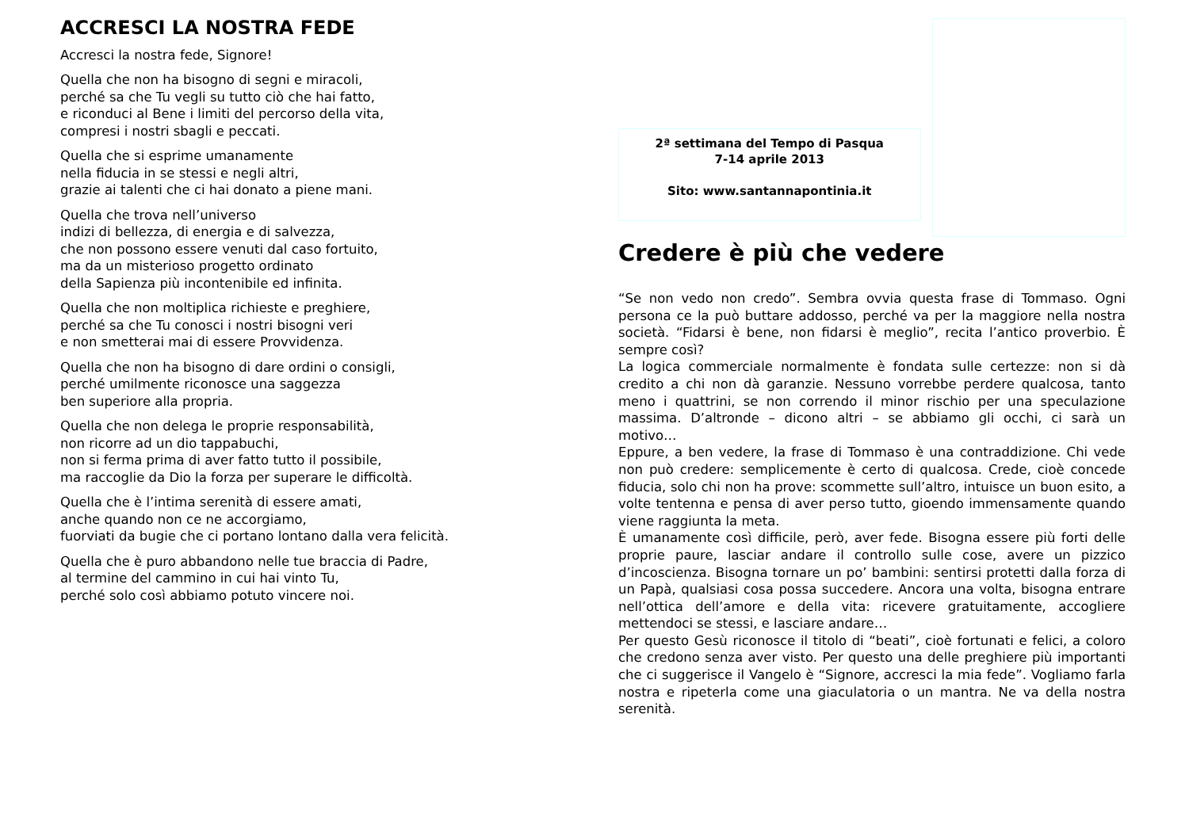ACCRESCI LA NOSTRA FEDE
Accresci la nostra fede, Signore!
Quella che non ha bisogno di segni e miracoli,
perché sa che Tu vegli su tutto ciò che hai fatto,
e riconduci al Bene i limiti del percorso della vita,
compresi i nostri sbagli e peccati.
Quella che si esprime umanamente
nella fiducia in se stessi e negli altri,
grazie ai talenti che ci hai donato a piene mani.
Quella che trova nell’universo
indizi di bellezza, di energia e di salvezza,
che non possono essere venuti dal caso fortuito,
ma da un misterioso progetto ordinato
della Sapienza più incontenibile ed infinita.
Quella che non moltiplica richieste e preghiere,
perché sa che Tu conosci i nostri bisogni veri
e non smetterai mai di essere Provvidenza.
Quella che non ha bisogno di dare ordini o consigli,
perché umilmente riconosce una saggezza
ben superiore alla propria.
Quella che non delega le proprie responsabilità,
non ricorre ad un dio tappabuchi,
non si ferma prima di aver fatto tutto il possibile,
ma raccoglie da Dio la forza per superare le difficoltà.
Quella che è l’intima serenità di essere amati,
anche quando non ce ne accorgiamo,
fuorviati da bugie che ci portano lontano dalla vera felicità.
Quella che è puro abbandono nelle tue braccia di Padre,
al termine del cammino in cui hai vinto Tu,
perché solo così abbiamo potuto vincere noi.
2ª settimana del Tempo di Pasqua
7-14 aprile 2013
Sito: www.santannapontinia.it
Credere è più che vedere
“Se non vedo non credo”. Sembra ovvia questa frase di Tommaso. Ogni persona ce la può buttare addosso, perché va per la maggiore nella nostra società. “Fidarsi è bene, non fidarsi è meglio”, recita l’antico proverbio. È sempre così?
La logica commerciale normalmente è fondata sulle certezze: non si dà credito a chi non dà garanzie. Nessuno vorrebbe perdere qualcosa, tanto meno i quattrini, se non correndo il minor rischio per una speculazione massima. D’altronde – dicono altri – se abbiamo gli occhi, ci sarà un motivo…
Eppure, a ben vedere, la frase di Tommaso è una contraddizione. Chi vede non può credere: semplicemente è certo di qualcosa. Crede, cioè concede fiducia, solo chi non ha prove: scommette sull’altro, intuisce un buon esito, a volte tentenna e pensa di aver perso tutto, gioendo immensamente quando viene raggiunta la meta.
È umanamente così difficile, però, aver fede. Bisogna essere più forti delle proprie paure, lasciar andare il controllo sulle cose, avere un pizzico d’incoscienza. Bisogna tornare un po’ bambini: sentirsi protetti dalla forza di un Papà, qualsiasi cosa possa succedere. Ancora una volta, bisogna entrare nell’ottica dell’amore e della vita: ricevere gratuitamente, accogliere mettendoci se stessi, e lasciare andare…
Per questo Gesù riconosce il titolo di “beati”, cioè fortunati e felici, a coloro che credono senza aver visto. Per questo una delle preghiere più importanti che ci suggerisce il Vangelo è “Signore, accresci la mia fede”. Vogliamo farla nostra e ripeterla come una giaculatoria o un mantra. Ne va della nostra serenità.